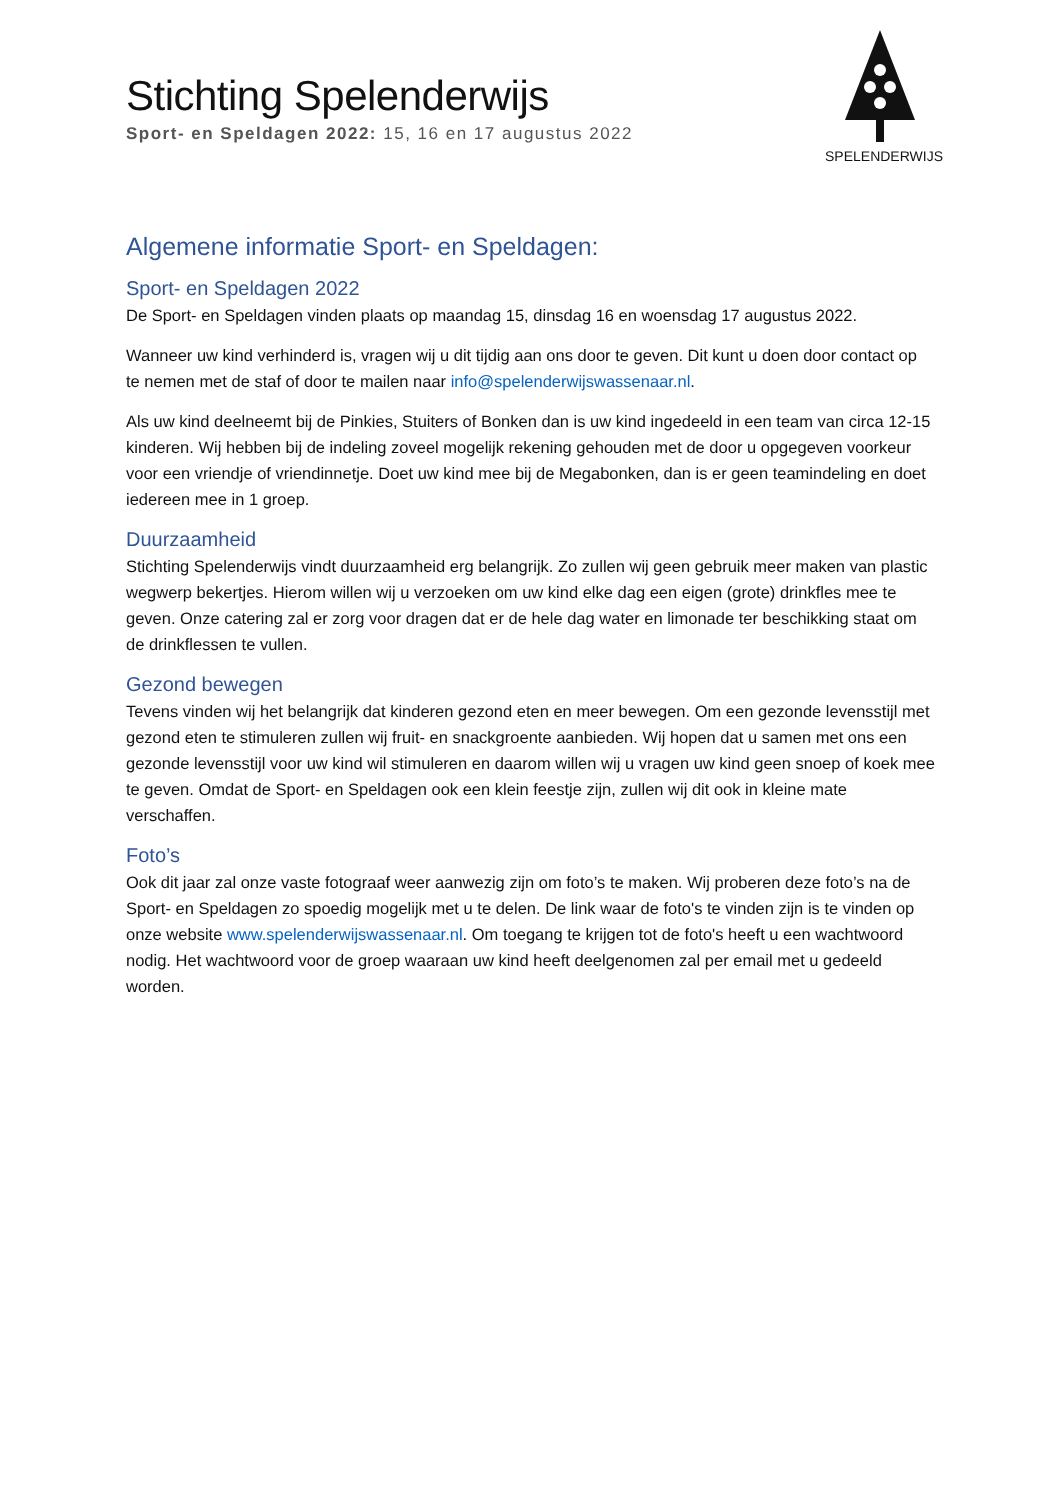Stichting Spelenderwijs
Sport- en Speldagen 2022: 15, 16 en 17 augustus 2022
SPELENDERWIJS
Algemene informatie Sport- en Speldagen:
Sport- en Speldagen 2022
De Sport- en Speldagen vinden plaats op maandag 15, dinsdag 16 en woensdag 17 augustus 2022.
Wanneer uw kind verhinderd is, vragen wij u dit tijdig aan ons door te geven. Dit kunt u doen door contact op te nemen met de staf of door te mailen naar info@spelenderwijswassenaar.nl.
Als uw kind deelneemt bij de Pinkies, Stuiters of Bonken dan is uw kind ingedeeld in een team van circa 12-15 kinderen. Wij hebben bij de indeling zoveel mogelijk rekening gehouden met de door u opgegeven voorkeur voor een vriendje of vriendinnetje. Doet uw kind mee bij de Megabonken, dan is er geen teamindeling en doet iedereen mee in 1 groep.
Duurzaamheid
Stichting Spelenderwijs vindt duurzaamheid erg belangrijk. Zo zullen wij geen gebruik meer maken van plastic wegwerp bekertjes. Hierom willen wij u verzoeken om uw kind elke dag een eigen (grote) drinkfles mee te geven. Onze catering zal er zorg voor dragen dat er de hele dag water en limonade ter beschikking staat om de drinkflessen te vullen.
Gezond bewegen
Tevens vinden wij het belangrijk dat kinderen gezond eten en meer bewegen. Om een gezonde levensstijl met gezond eten te stimuleren zullen wij fruit- en snackgroente aanbieden. Wij hopen dat u samen met ons een gezonde levensstijl voor uw kind wil stimuleren en daarom willen wij u vragen uw kind geen snoep of koek mee te geven. Omdat de Sport- en Speldagen ook een klein feestje zijn, zullen wij dit ook in kleine mate verschaffen.
Foto’s
Ook dit jaar zal onze vaste fotograaf weer aanwezig zijn om foto’s te maken. Wij proberen deze foto’s na de Sport- en Speldagen zo spoedig mogelijk met u te delen. De link waar de foto's te vinden zijn is te vinden op onze website www.spelenderwijswassenaar.nl. Om toegang te krijgen tot de foto's heeft u een wachtwoord nodig. Het wachtwoord voor de groep waaraan uw kind heeft deelgenomen zal per email met u gedeeld worden.